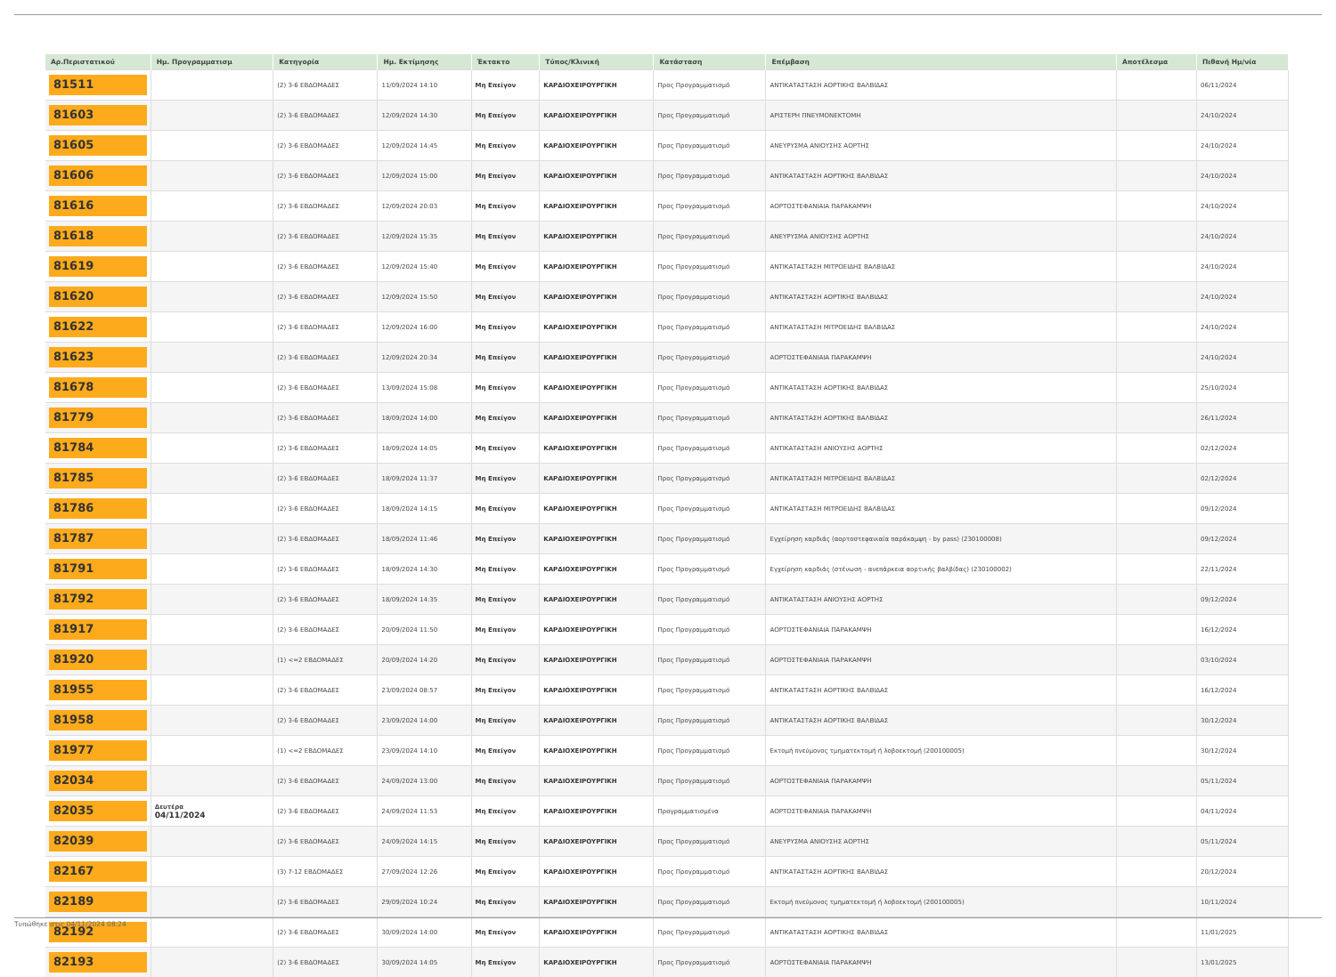| Αρ.Περιστατικού | Ημ. Προγραμματισμ | Κατηγορία | Ημ. Εκτίμησης | Έκτακτο | Τύπος/Κλινική | Κατάσταση | Επέμβαση | Αποτέλεσμα | Πιθανή Ημ/νία |
| --- | --- | --- | --- | --- | --- | --- | --- | --- | --- |
| 81511 | | (2) 3-6 ΕΒΔΟΜΑΔΕΣ | 11/09/2024 14:10 | Μη Επείγον | ΚΑΡΔΙΟΧΕΙΡΟΥΡΓΙΚΗ | Προς Προγραμματισμό | ΑΝΤΙΚΑΤΑΣΤΑΣΗ ΑΟΡΤΙΚΗΣ ΒΑΛΒΙΔΑΣ | | 06/11/2024 |
| 81603 | | (2) 3-6 ΕΒΔΟΜΑΔΕΣ | 12/09/2024 14:30 | Μη Επείγον | ΚΑΡΔΙΟΧΕΙΡΟΥΡΓΙΚΗ | Προς Προγραμματισμό | ΑΡΙΣΤΕΡΗ ΠΝΕΥΜΟΝΕΚΤΟΜΗ | | 24/10/2024 |
| 81605 | | (2) 3-6 ΕΒΔΟΜΑΔΕΣ | 12/09/2024 14:45 | Μη Επείγον | ΚΑΡΔΙΟΧΕΙΡΟΥΡΓΙΚΗ | Προς Προγραμματισμό | ΑΝΕΥΡΥΣΜΑ ΑΝΙΟΥΣΗΣ ΑΟΡΤΗΣ | | 24/10/2024 |
| 81606 | | (2) 3-6 ΕΒΔΟΜΑΔΕΣ | 12/09/2024 15:00 | Μη Επείγον | ΚΑΡΔΙΟΧΕΙΡΟΥΡΓΙΚΗ | Προς Προγραμματισμό | ΑΝΤΙΚΑΤΑΣΤΑΣΗ ΑΟΡΤΙΚΗΣ ΒΑΛΒΙΔΑΣ | | 24/10/2024 |
| 81616 | | (2) 3-6 ΕΒΔΟΜΑΔΕΣ | 12/09/2024 20:03 | Μη Επείγον | ΚΑΡΔΙΟΧΕΙΡΟΥΡΓΙΚΗ | Προς Προγραμματισμό | ΑΟΡΤΟΣΤΕΦΑΝΙΑΙΑ ΠΑΡΑΚΑΜΨΗ | | 24/10/2024 |
| 81618 | | (2) 3-6 ΕΒΔΟΜΑΔΕΣ | 12/09/2024 15:35 | Μη Επείγον | ΚΑΡΔΙΟΧΕΙΡΟΥΡΓΙΚΗ | Προς Προγραμματισμό | ΑΝΕΥΡΥΣΜΑ ΑΝΙΟΥΣΗΣ ΑΟΡΤΗΣ | | 24/10/2024 |
| 81619 | | (2) 3-6 ΕΒΔΟΜΑΔΕΣ | 12/09/2024 15:40 | Μη Επείγον | ΚΑΡΔΙΟΧΕΙΡΟΥΡΓΙΚΗ | Προς Προγραμματισμό | ΑΝΤΙΚΑΤΑΣΤΑΣΗ ΜΙΤΡΟΕΙΔΗΣ ΒΑΛΒΙΔΑΣ | | 24/10/2024 |
| 81620 | | (2) 3-6 ΕΒΔΟΜΑΔΕΣ | 12/09/2024 15:50 | Μη Επείγον | ΚΑΡΔΙΟΧΕΙΡΟΥΡΓΙΚΗ | Προς Προγραμματισμό | ΑΝΤΙΚΑΤΑΣΤΑΣΗ ΑΟΡΤΙΚΗΣ ΒΑΛΒΙΔΑΣ | | 24/10/2024 |
| 81622 | | (2) 3-6 ΕΒΔΟΜΑΔΕΣ | 12/09/2024 16:00 | Μη Επείγον | ΚΑΡΔΙΟΧΕΙΡΟΥΡΓΙΚΗ | Προς Προγραμματισμό | ΑΝΤΙΚΑΤΑΣΤΑΣΗ ΜΙΤΡΟΕΙΔΗΣ ΒΑΛΒΙΔΑΣ | | 24/10/2024 |
| 81623 | | (2) 3-6 ΕΒΔΟΜΑΔΕΣ | 12/09/2024 20:34 | Μη Επείγον | ΚΑΡΔΙΟΧΕΙΡΟΥΡΓΙΚΗ | Προς Προγραμματισμό | ΑΟΡΤΟΣΤΕΦΑΝΙΑΙΑ ΠΑΡΑΚΑΜΨΗ | | 24/10/2024 |
| 81678 | | (2) 3-6 ΕΒΔΟΜΑΔΕΣ | 13/09/2024 15:08 | Μη Επείγον | ΚΑΡΔΙΟΧΕΙΡΟΥΡΓΙΚΗ | Προς Προγραμματισμό | ΑΝΤΙΚΑΤΑΣΤΑΣΗ ΑΟΡΤΙΚΗΣ ΒΑΛΒΙΔΑΣ | | 25/10/2024 |
| 81779 | | (2) 3-6 ΕΒΔΟΜΑΔΕΣ | 18/09/2024 14:00 | Μη Επείγον | ΚΑΡΔΙΟΧΕΙΡΟΥΡΓΙΚΗ | Προς Προγραμματισμό | ΑΝΤΙΚΑΤΑΣΤΑΣΗ ΑΟΡΤΙΚΗΣ ΒΑΛΒΙΔΑΣ | | 26/11/2024 |
| 81784 | | (2) 3-6 ΕΒΔΟΜΑΔΕΣ | 18/09/2024 14:05 | Μη Επείγον | ΚΑΡΔΙΟΧΕΙΡΟΥΡΓΙΚΗ | Προς Προγραμματισμό | ΑΝΤΙΚΑΤΑΣΤΑΣΗ ΑΝΙΟΥΣΗΣ ΑΟΡΤΗΣ | | 02/12/2024 |
| 81785 | | (2) 3-6 ΕΒΔΟΜΑΔΕΣ | 18/09/2024 11:37 | Μη Επείγον | ΚΑΡΔΙΟΧΕΙΡΟΥΡΓΙΚΗ | Προς Προγραμματισμό | ΑΝΤΙΚΑΤΑΣΤΑΣΗ ΜΙΤΡΟΕΙΔΗΣ ΒΑΛΒΙΔΑΣ | | 02/12/2024 |
| 81786 | | (2) 3-6 ΕΒΔΟΜΑΔΕΣ | 18/09/2024 14:15 | Μη Επείγον | ΚΑΡΔΙΟΧΕΙΡΟΥΡΓΙΚΗ | Προς Προγραμματισμό | ΑΝΤΙΚΑΤΑΣΤΑΣΗ ΜΙΤΡΟΕΙΔΗΣ ΒΑΛΒΙΔΑΣ | | 09/12/2024 |
| 81787 | | (2) 3-6 ΕΒΔΟΜΑΔΕΣ | 18/09/2024 11:46 | Μη Επείγον | ΚΑΡΔΙΟΧΕΙΡΟΥΡΓΙΚΗ | Προς Προγραμματισμό | Εγχείρηση καρδιάς (αορτοστεφανιαία παράκαμψη - by pass) (230100008) | | 09/12/2024 |
| 81791 | | (2) 3-6 ΕΒΔΟΜΑΔΕΣ | 18/09/2024 14:30 | Μη Επείγον | ΚΑΡΔΙΟΧΕΙΡΟΥΡΓΙΚΗ | Προς Προγραμματισμό | Εγχείρηση καρδιάς (στένωση - ανεπάρκεια αορτικής βαλβίδας) (230100002) | | 22/11/2024 |
| 81792 | | (2) 3-6 ΕΒΔΟΜΑΔΕΣ | 18/09/2024 14:35 | Μη Επείγον | ΚΑΡΔΙΟΧΕΙΡΟΥΡΓΙΚΗ | Προς Προγραμματισμό | ΑΝΤΙΚΑΤΑΣΤΑΣΗ ΑΝΙΟΥΣΗΣ ΑΟΡΤΗΣ | | 09/12/2024 |
| 81917 | | (2) 3-6 ΕΒΔΟΜΑΔΕΣ | 20/09/2024 11:50 | Μη Επείγον | ΚΑΡΔΙΟΧΕΙΡΟΥΡΓΙΚΗ | Προς Προγραμματισμό | ΑΟΡΤΟΣΤΕΦΑΝΙΑΙΑ ΠΑΡΑΚΑΜΨΗ | | 16/12/2024 |
| 81920 | | (1) <=2 ΕΒΔΟΜΑΔΕΣ | 20/09/2024 14:20 | Μη Επείγον | ΚΑΡΔΙΟΧΕΙΡΟΥΡΓΙΚΗ | Προς Προγραμματισμό | ΑΟΡΤΟΣΤΕΦΑΝΙΑΙΑ ΠΑΡΑΚΑΜΨΗ | | 03/10/2024 |
| 81955 | | (2) 3-6 ΕΒΔΟΜΑΔΕΣ | 23/09/2024 08:57 | Μη Επείγον | ΚΑΡΔΙΟΧΕΙΡΟΥΡΓΙΚΗ | Προς Προγραμματισμό | ΑΝΤΙΚΑΤΑΣΤΑΣΗ ΑΟΡΤΙΚΗΣ ΒΑΛΒΙΔΑΣ | | 16/12/2024 |
| 81958 | | (2) 3-6 ΕΒΔΟΜΑΔΕΣ | 23/09/2024 14:00 | Μη Επείγον | ΚΑΡΔΙΟΧΕΙΡΟΥΡΓΙΚΗ | Προς Προγραμματισμό | ΑΝΤΙΚΑΤΑΣΤΑΣΗ ΑΟΡΤΙΚΗΣ ΒΑΛΒΙΔΑΣ | | 30/12/2024 |
| 81977 | | (1) <=2 ΕΒΔΟΜΑΔΕΣ | 23/09/2024 14:10 | Μη Επείγον | ΚΑΡΔΙΟΧΕΙΡΟΥΡΓΙΚΗ | Προς Προγραμματισμό | Εκτομή πνεύμονος τμηματεκτομή ή λοβοεκτομή (200100005) | | 30/12/2024 |
| 82034 | | (2) 3-6 ΕΒΔΟΜΑΔΕΣ | 24/09/2024 13:00 | Μη Επείγον | ΚΑΡΔΙΟΧΕΙΡΟΥΡΓΙΚΗ | Προς Προγραμματισμό | ΑΟΡΤΟΣΤΕΦΑΝΙΑΙΑ ΠΑΡΑΚΑΜΨΗ | | 05/11/2024 |
| 82035 | Δευτέρα 04/11/2024 | (2) 3-6 ΕΒΔΟΜΑΔΕΣ | 24/09/2024 11:53 | Μη Επείγον | ΚΑΡΔΙΟΧΕΙΡΟΥΡΓΙΚΗ | Προγραμματισμένα | ΑΟΡΤΟΣΤΕΦΑΝΙΑΙΑ ΠΑΡΑΚΑΜΨΗ | | 04/11/2024 |
| 82039 | | (2) 3-6 ΕΒΔΟΜΑΔΕΣ | 24/09/2024 14:15 | Μη Επείγον | ΚΑΡΔΙΟΧΕΙΡΟΥΡΓΙΚΗ | Προς Προγραμματισμό | ΑΝΕΥΡΥΣΜΑ ΑΝΙΟΥΣΗΣ ΑΟΡΤΗΣ | | 05/11/2024 |
| 82167 | | (3) 7-12 ΕΒΔΟΜΑΔΕΣ | 27/09/2024 12:26 | Μη Επείγον | ΚΑΡΔΙΟΧΕΙΡΟΥΡΓΙΚΗ | Προς Προγραμματισμό | ΑΝΤΙΚΑΤΑΣΤΑΣΗ ΑΟΡΤΙΚΗΣ ΒΑΛΒΙΔΑΣ | | 20/12/2024 |
| 82189 | | (2) 3-6 ΕΒΔΟΜΑΔΕΣ | 29/09/2024 10:24 | Μη Επείγον | ΚΑΡΔΙΟΧΕΙΡΟΥΡΓΙΚΗ | Προς Προγραμματισμό | Εκτομή πνεύμονος τμηματεκτομή ή λοβοεκτομή (200100005) | | 10/11/2024 |
| 82192 | | (2) 3-6 ΕΒΔΟΜΑΔΕΣ | 30/09/2024 14:00 | Μη Επείγον | ΚΑΡΔΙΟΧΕΙΡΟΥΡΓΙΚΗ | Προς Προγραμματισμό | ΑΝΤΙΚΑΤΑΣΤΑΣΗ ΑΟΡΤΙΚΗΣ ΒΑΛΒΙΔΑΣ | | 11/01/2025 |
| 82193 | | (2) 3-6 ΕΒΔΟΜΑΔΕΣ | 30/09/2024 14:05 | Μη Επείγον | ΚΑΡΔΙΟΧΕΙΡΟΥΡΓΙΚΗ | Προς Προγραμματισμό | ΑΟΡΤΟΣΤΕΦΑΝΙΑΙΑ ΠΑΡΑΚΑΜΨΗ | | 13/01/2025 |
Τυπώθηκε στις 04/11/2024 08:24